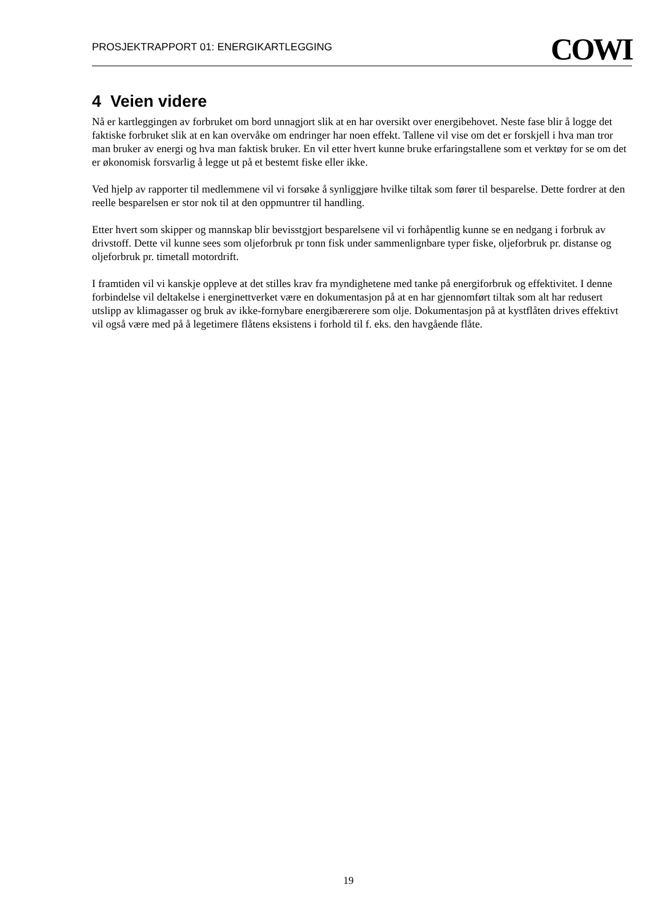PROSJEKTRAPPORT 01: ENERGIKARTLEGGING COWI
4 Veien videre
Nå er kartleggingen av forbruket om bord unnagjort slik at en har oversikt over energibehovet. Neste fase blir å logge det faktiske forbruket slik at en kan overvåke om endringer har noen effekt. Tallene vil vise om det er forskjell i hva man tror man bruker av energi og hva man faktisk bruker. En vil etter hvert kunne bruke erfaringstallene som et verktøy for se om det er økonomisk forsvarlig å legge ut på et bestemt fiske eller ikke.
Ved hjelp av rapporter til medlemmene vil vi forsøke å synliggjøre hvilke tiltak som fører til besparelse. Dette fordrer at den reelle besparelsen er stor nok til at den oppmuntrer til handling.
Etter hvert som skipper og mannskap blir bevisstgjort besparelsene vil vi forhåpentlig kunne se en nedgang i forbruk av drivstoff. Dette vil kunne sees som oljeforbruk pr tonn fisk under sammenlignbare typer fiske, oljeforbruk pr. distanse og oljeforbruk pr. timetall motordrift.
I framtiden vil vi kanskje oppleve at det stilles krav fra myndighetene med tanke på energiforbruk og effektivitet. I denne forbindelse vil deltakelse i energinettverket være en dokumentasjon på at en har gjennomført tiltak som alt har redusert utslipp av klimagasser og bruk av ikke-fornybare energibærerere som olje. Dokumentasjon på at kystflåten drives effektivt vil også være med på å legetimere flåtens eksistens i forhold til f. eks. den havgående flåte.
19